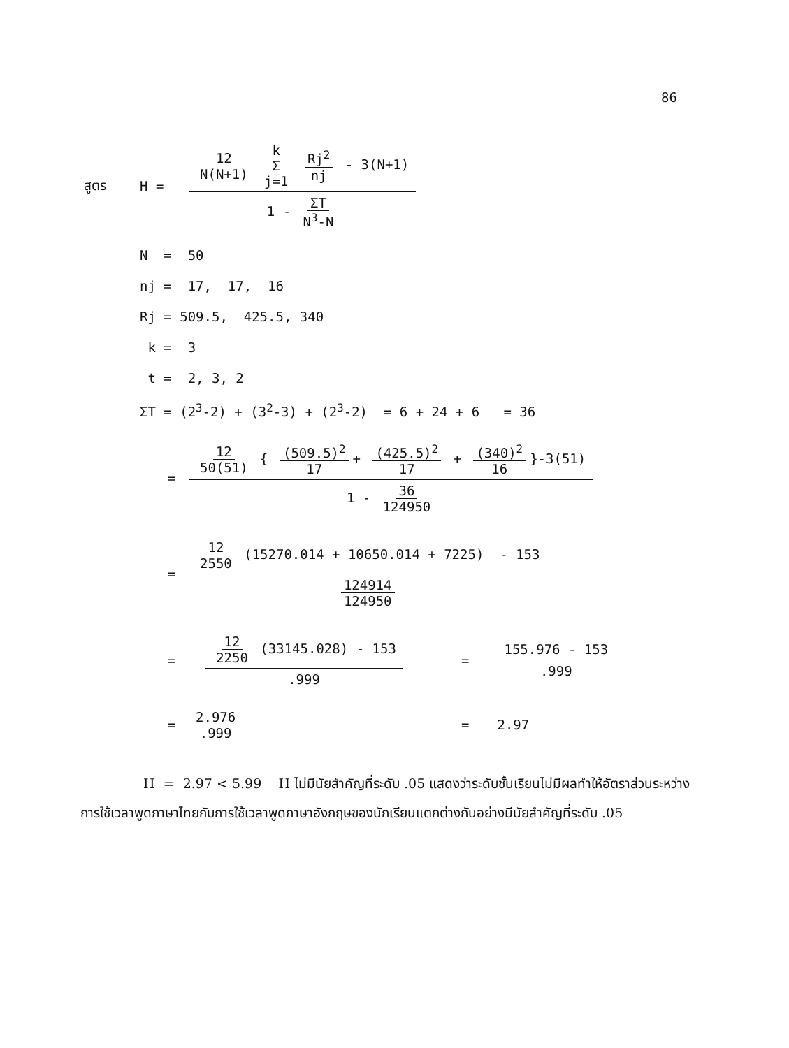86
สูตร H =
12 N(N+1) k
Σ j=1 Rj<sup>2</sup> nj - 3(N+1)
1 - ΣT N<sup>3</sup>-N
N = 50
nj = 17, 17, 16
Rj = 509.5, 425.5, 340
k = 3
t = 2, 3, 2
ΣT = (2<sup>3</sup>-2) + (3<sup>2</sup>-3) + (2<sup>3</sup>-2) = 6 + 24 + 6 = 36
=
12 50(51) { (509.5)<sup>2</sup> 17 + (425.5)<sup>2</sup> 17 + (340)<sup>2</sup> 16 }-3(51)
1 - 36 124950
=
12 2550 (15270.014 + 10650.014 + 7225) - 153
124914 124950
=
12 2250 (33145.028) - 153
.999
=
155.976 - 153
.999
= 2.976.999 = 2.97
H = 2.97 < 5.99 H ไม่มีนัยสำคัญที่ระดับ .05 แสดงว่าระดับชั้นเรียนไม่มีผลทำให้อัตราส่วนระหว่างการใช้เวลาพูดภาษาไทยกับการใช้เวลาพูดภาษาอังกฤษของนักเรียนแตกต่างกันอย่างมีนัยสำคัญที่ระดับ .05